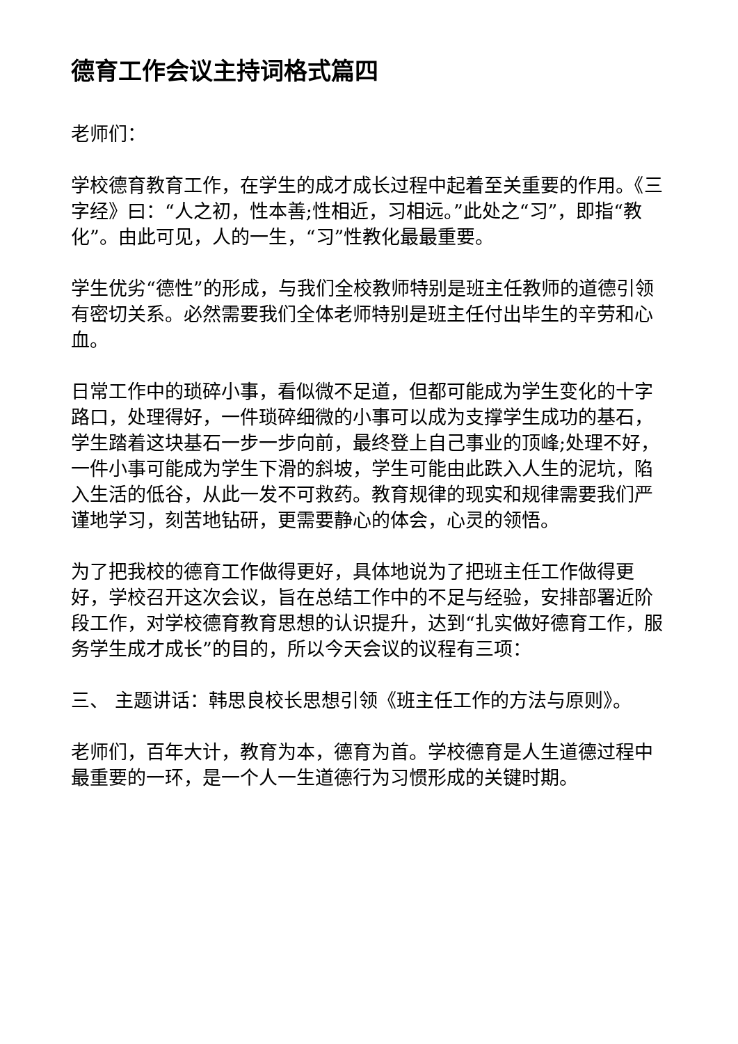德育工作会议主持词格式篇四
老师们：
学校德育教育工作，在学生的成才成长过程中起着至关重要的作用。《三字经》曰：“人之初，性本善;性相近，习相远。”此处之“习”，即指“教化”。由此可见，人的一生，“习”性教化最最重要。
学生优劣“德性”的形成，与我们全校教师特别是班主任教师的道德引领有密切关系。必然需要我们全体老师特别是班主任付出毕生的辛劳和心血。
日常工作中的琐碎小事，看似微不足道，但都可能成为学生变化的十字路口，处理得好，一件琐碎细微的小事可以成为支撑学生成功的基石，学生踏着这块基石一步一步向前，最终登上自己事业的顶峰;处理不好，一件小事可能成为学生下滑的斜坡，学生可能由此跌入人生的泥坑，陷入生活的低谷，从此一发不可救药。教育规律的现实和规律需要我们严谨地学习，刻苦地钻研，更需要静心的体会，心灵的领悟。
为了把我校的德育工作做得更好，具体地说为了把班主任工作做得更好，学校召开这次会议，旨在总结工作中的不足与经验，安排部署近阶段工作，对学校德育教育思想的认识提升，达到“扎实做好德育工作，服务学生成才成长”的目的，所以今天会议的议程有三项：
三、 主题讲话：韩思良校长思想引领《班主任工作的方法与原则》。
老师们，百年大计，教育为本，德育为首。学校德育是人生道德过程中最重要的一环，是一个人一生道德行为习惯形成的关键时期。